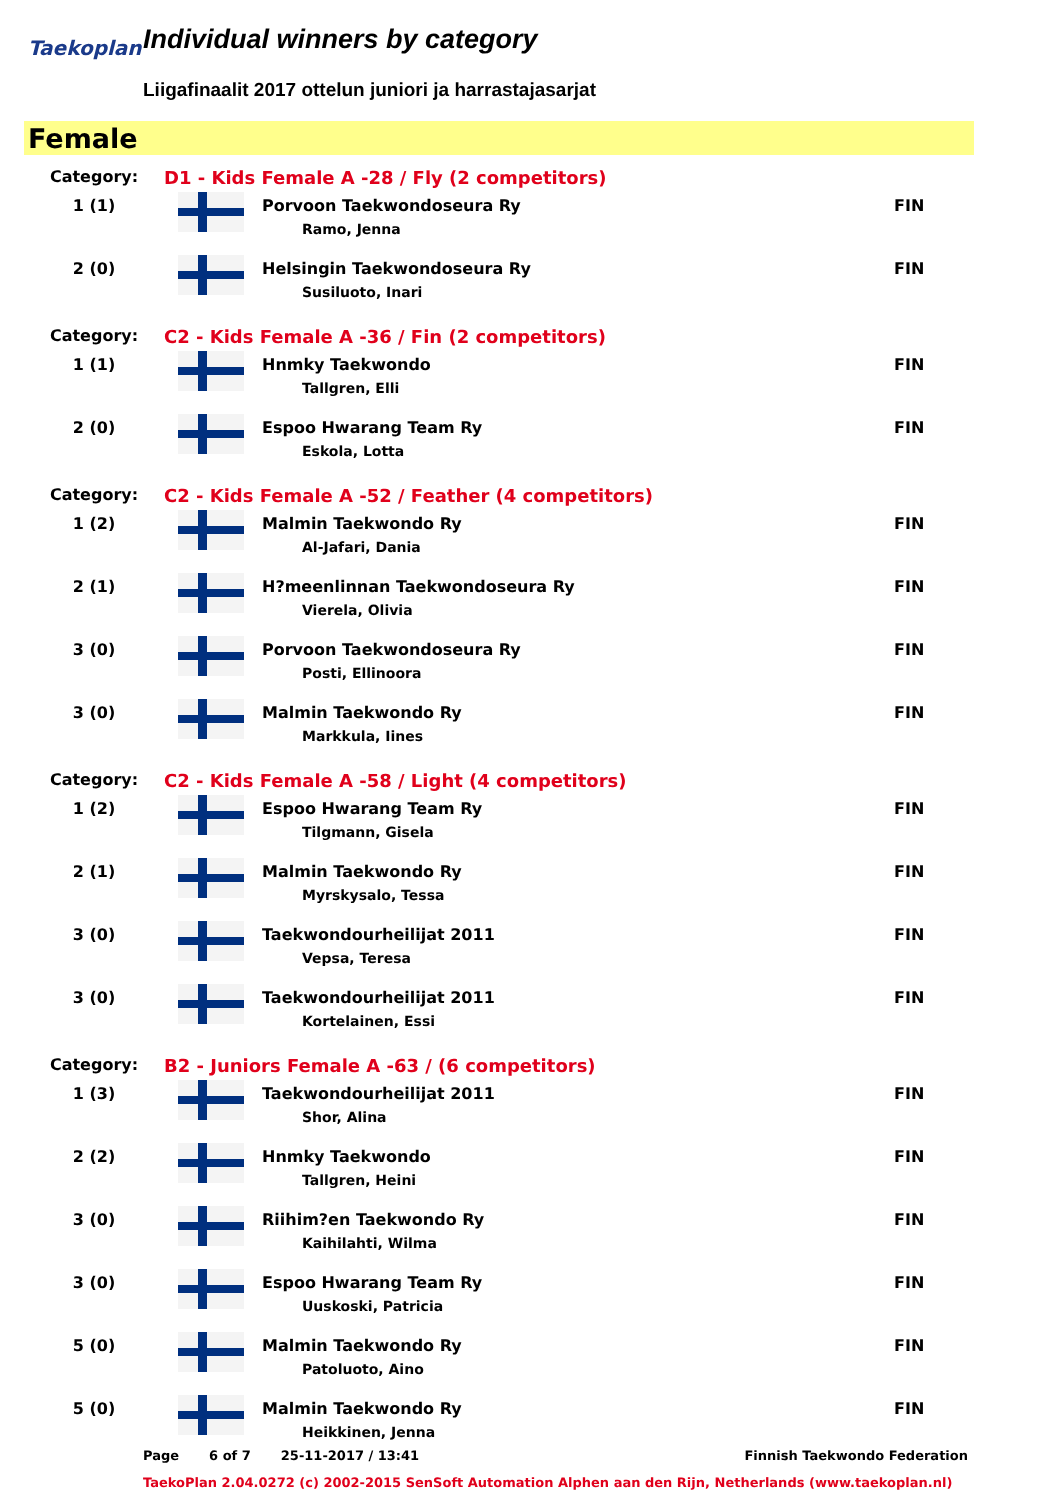Taekoplan
Individual winners by category
Liigafinaalit 2017 ottelun juniori ja harrastajasarjat
Female
| Category: | D1 - Kids Female A -28 / Fly (2 competitors) | | |
| 1 (1) | | Porvoon Taekwondoseura Ry Ramo, Jenna | FIN |
| 2 (0) | | Helsingin Taekwondoseura Ry Susiluoto, Inari | FIN |
| Category: | C2 - Kids Female A -36 / Fin (2 competitors) | | |
| 1 (1) | | Hnmky Taekwondo Tallgren, Elli | FIN |
| 2 (0) | | Espoo Hwarang Team Ry Eskola, Lotta | FIN |
| Category: | C2 - Kids Female A -52 / Feather (4 competitors) | | |
| 1 (2) | | Malmin Taekwondo Ry Al-Jafari, Dania | FIN |
| 2 (1) | | H?meenlinnan Taekwondoseura Ry Vierela, Olivia | FIN |
| 3 (0) | | Porvoon Taekwondoseura Ry Posti, Ellinoora | FIN |
| 3 (0) | | Malmin Taekwondo Ry Markkula, Iines | FIN |
| Category: | C2 - Kids Female A -58 / Light (4 competitors) | | |
| 1 (2) | | Espoo Hwarang Team Ry Tilgmann, Gisela | FIN |
| 2 (1) | | Malmin Taekwondo Ry Myrskysalo, Tessa | FIN |
| 3 (0) | | Taekwondourheilijat 2011 Vepsa, Teresa | FIN |
| 3 (0) | | Taekwondourheilijat 2011 Kortelainen, Essi | FIN |
| Category: | B2 - Juniors Female A -63 / (6 competitors) | | |
| 1 (3) | | Taekwondourheilijat 2011 Shor, Alina | FIN |
| 2 (2) | | Hnmky Taekwondo Tallgren, Heini | FIN |
| 3 (0) | | Riihim?en Taekwondo Ry Kaihilahti, Wilma | FIN |
| 3 (0) | | Espoo Hwarang Team Ry Uuskoski, Patricia | FIN |
| 5 (0) | | Malmin Taekwondo Ry Patoluoto, Aino | FIN |
| 5 (0) | | Malmin Taekwondo Ry Heikkinen, Jenna | FIN |
Page 6 of 7 25-11-2017 / 13:41 Finnish Taekwondo Federation
TaekoPlan 2.04.0272 (c) 2002-2015 SenSoft Automation Alphen aan den Rijn, Netherlands (www.taekoplan.nl)